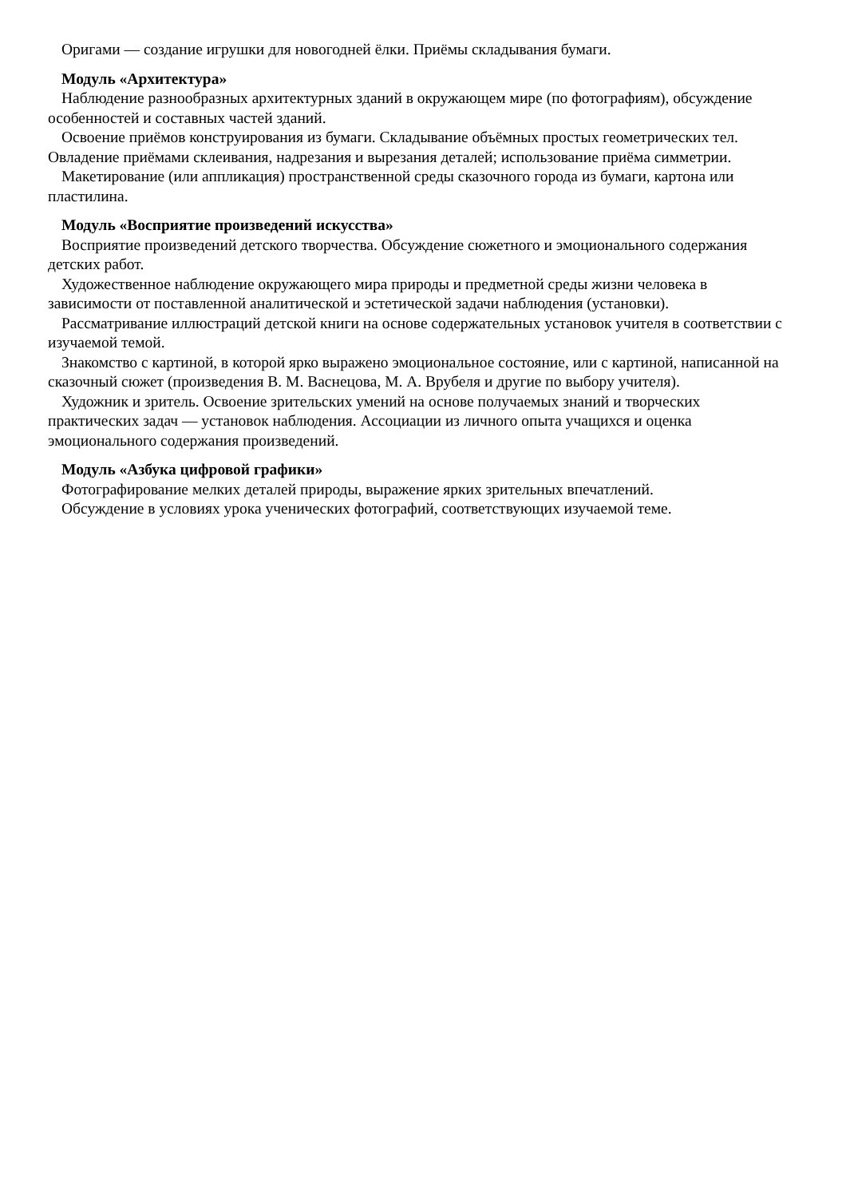Оригами — создание игрушки для новогодней ёлки. Приёмы складывания бумаги.
Модуль «Архитектура»
Наблюдение разнообразных архитектурных зданий в окружающем мире (по фотографиям), обсуждение особенностей и составных частей зданий.
Освоение приёмов конструирования из бумаги. Складывание объёмных простых геометрических тел. Овладение приёмами склеивания, надрезания и вырезания деталей; использование приёма симметрии.
Макетирование (или аппликация) пространственной среды сказочного города из бумаги, картона или пластилина.
Модуль «Восприятие произведений искусства»
Восприятие произведений детского творчества. Обсуждение сюжетного и эмоционального содержания детских работ.
Художественное наблюдение окружающего мира природы и предметной среды жизни человека в зависимости от поставленной аналитической и эстетической задачи наблюдения (установки).
Рассматривание иллюстраций детской книги на основе содержательных установок учителя в соответствии с изучаемой темой.
Знакомство с картиной, в которой ярко выражено эмоциональное состояние, или с картиной, написанной на сказочный сюжет (произведения В. М. Васнецова, М. А. Врубеля и другие по выбору учителя).
Художник и зритель. Освоение зрительских умений на основе получаемых знаний и творческих практических задач — установок наблюдения. Ассоциации из личного опыта учащихся и оценка эмоционального содержания произведений.
Модуль «Азбука цифровой графики»
Фотографирование мелких деталей природы, выражение ярких зрительных впечатлений.
Обсуждение в условиях урока ученических фотографий, соответствующих изучаемой теме.